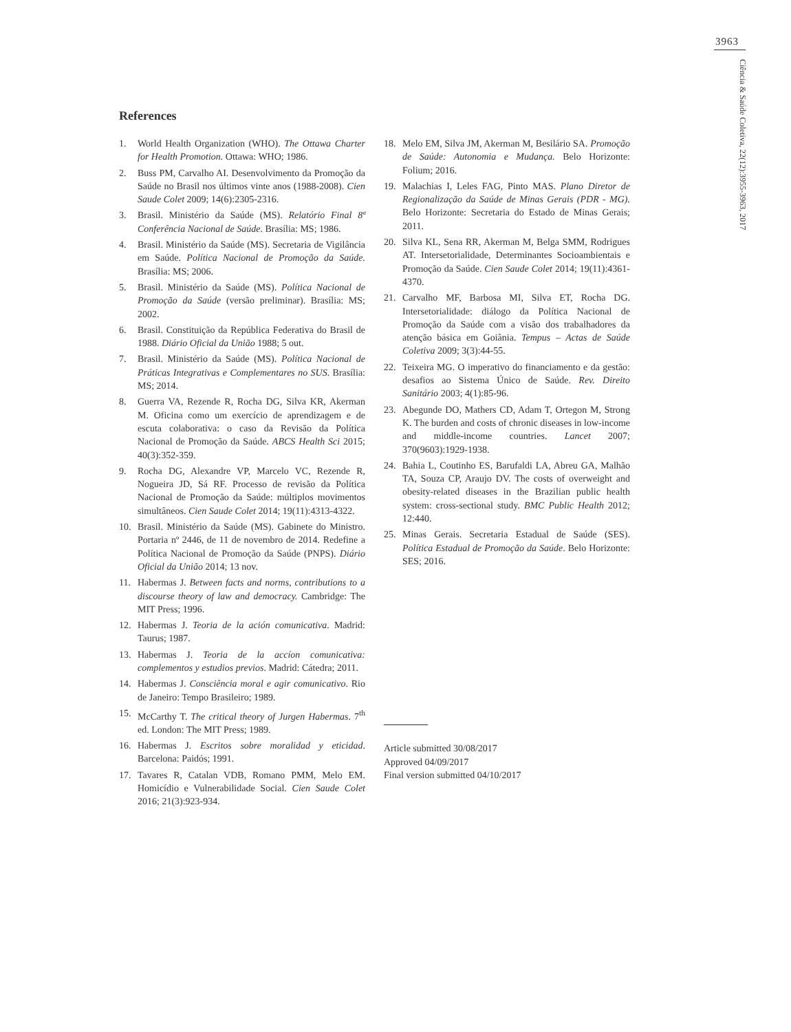3963
Ciência & Saúde Coletiva, 22(12):3955-3963, 2017
References
1. World Health Organization (WHO). The Ottawa Charter for Health Promotion. Ottawa: WHO; 1986.
2. Buss PM, Carvalho AI. Desenvolvimento da Promoção da Saúde no Brasil nos últimos vinte anos (1988-2008). Cien Saude Colet 2009; 14(6):2305-2316.
3. Brasil. Ministério da Saúde (MS). Relatório Final 8ª Conferência Nacional de Saúde. Brasília: MS; 1986.
4. Brasil. Ministério da Saúde (MS). Secretaria de Vigilância em Saúde. Política Nacional de Promoção da Saúde. Brasília: MS; 2006.
5. Brasil. Ministério da Saúde (MS). Política Nacional de Promoção da Saúde (versão preliminar). Brasília: MS; 2002.
6. Brasil. Constituição da República Federativa do Brasil de 1988. Diário Oficial da União 1988; 5 out.
7. Brasil. Ministério da Saúde (MS). Política Nacional de Práticas Integrativas e Complementares no SUS. Brasília: MS; 2014.
8. Guerra VA, Rezende R, Rocha DG, Silva KR, Akerman M. Oficina como um exercício de aprendizagem e de escuta colaborativa: o caso da Revisão da Política Nacional de Promoção da Saúde. ABCS Health Sci 2015; 40(3):352-359.
9. Rocha DG, Alexandre VP, Marcelo VC, Rezende R, Nogueira JD, Sá RF. Processo de revisão da Política Nacional de Promoção da Saúde: múltiplos movimentos simultâneos. Cien Saude Colet 2014; 19(11):4313-4322.
10. Brasil. Ministério da Saúde (MS). Gabinete do Ministro. Portaria nº 2446, de 11 de novembro de 2014. Redefine a Política Nacional de Promoção da Saúde (PNPS). Diário Oficial da União 2014; 13 nov.
11. Habermas J. Between facts and norms, contributions to a discourse theory of law and democracy. Cambridge: The MIT Press; 1996.
12. Habermas J. Teoria de la ación comunicativa. Madrid: Taurus; 1987.
13. Habermas J. Teoria de la accíon comunicativa: complementos y estudios previos. Madrid: Cátedra; 2011.
14. Habermas J. Consciência moral e agir comunicativo. Rio de Janeiro: Tempo Brasileiro; 1989.
15. McCarthy T. The critical theory of Jurgen Habermas. 7<sup>th</sup> ed. London: The MIT Press; 1989.
16. Habermas J. Escritos sobre moralidad y eticidad. Barcelona: Paidós; 1991.
17. Tavares R, Catalan VDB, Romano PMM, Melo EM. Homicídio e Vulnerabilidade Social. Cien Saude Colet 2016; 21(3):923-934.
18. Melo EM, Silva JM, Akerman M, Besilário SA. Promoção de Saúde: Autonomia e Mudança. Belo Horizonte: Folium; 2016.
19. Malachias I, Leles FAG, Pinto MAS. Plano Diretor de Regionalização da Saúde de Minas Gerais (PDR - MG). Belo Horizonte: Secretaria do Estado de Minas Gerais; 2011.
20. Silva KL, Sena RR, Akerman M, Belga SMM, Rodrigues AT. Intersetorialidade, Determinantes Socioambientais e Promoção da Saúde. Cien Saude Colet 2014; 19(11):4361-4370.
21. Carvalho MF, Barbosa MI, Silva ET, Rocha DG. Intersetorialidade: diálogo da Política Nacional de Promoção da Saúde com a visão dos trabalhadores da atenção básica em Goiânia. Tempus – Actas de Saúde Coletiva 2009; 3(3):44-55.
22. Teixeira MG. O imperativo do financiamento e da gestão: desafios ao Sistema Único de Saúde. Rev. Direito Sanitário 2003; 4(1):85-96.
23. Abegunde DO, Mathers CD, Adam T, Ortegon M, Strong K. The burden and costs of chronic diseases in low-income and middle-income countries. Lancet 2007; 370(9603):1929-1938.
24. Bahia L, Coutinho ES, Barufaldi LA, Abreu GA, Malhão TA, Souza CP, Araujo DV. The costs of overweight and obesity-related diseases in the Brazilian public health system: cross-sectional study. BMC Public Health 2012; 12:440.
25. Minas Gerais. Secretaria Estadual de Saúde (SES). Política Estadual de Promoção da Saúde. Belo Horizonte: SES; 2016.
Article submitted 30/08/2017
Approved 04/09/2017
Final version submitted 04/10/2017